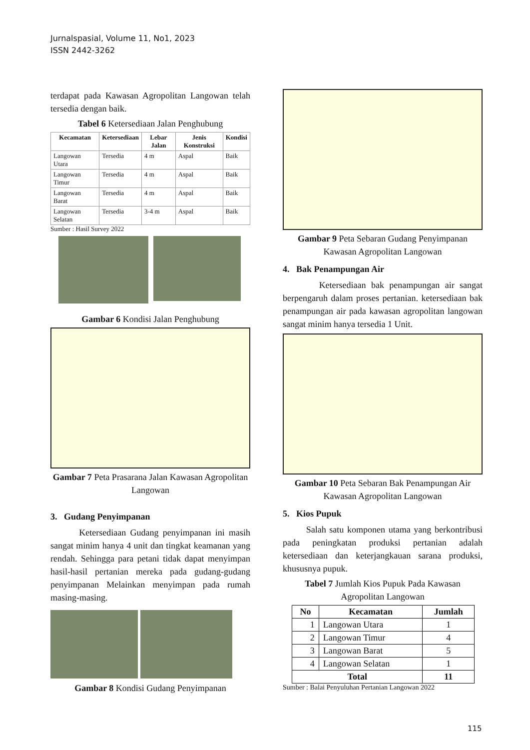Jurnalspasial, Volume 11, No1, 2023
ISSN 2442-3262
terdapat pada Kawasan Agropolitan Langowan telah tersedia dengan baik.
Tabel 6 Ketersediaan Jalan Penghubung
| Kecamatan | Ketersediaan | Lebar Jalan | Jenis Konstruksi | Kondisi |
| --- | --- | --- | --- | --- |
| Langowan Utara | Tersedia | 4 m | Aspal | Baik |
| Langowan Timur | Tersedia | 4 m | Aspal | Baik |
| Langowan Barat | Tersedia | 4 m | Aspal | Baik |
| Langowan Selatan | Tersedia | 3-4 m | Aspal | Baik |
Sumber : Hasil Survey 2022
Gambar 6 Kondisi Jalan Penghubung
Gambar 7 Peta Prasarana Jalan Kawasan Agropolitan Langowan
3. Gudang Penyimpanan
Ketersediaan Gudang penyimpanan ini masih sangat minim hanya 4 unit dan tingkat keamanan yang rendah. Sehingga para petani tidak dapat menyimpan hasil-hasil pertanian mereka pada gudang-gudang penyimpanan Melainkan menyimpan pada rumah masing-masing.
Gambar 8 Kondisi Gudang Penyimpanan
Gambar 9 Peta Sebaran Gudang Penyimpanan Kawasan Agropolitan Langowan
4. Bak Penampungan Air
Ketersediaan bak penampungan air sangat berpengaruh dalam proses pertanian. ketersediaan bak penampungan air pada kawasan agropolitan langowan sangat minim hanya tersedia 1 Unit.
Gambar 10 Peta Sebaran Bak Penampungan Air Kawasan Agropolitan Langowan
5. Kios Pupuk
Salah satu komponen utama yang berkontribusi pada peningkatan produksi pertanian adalah ketersediaan dan keterjangkauan sarana produksi, khususnya pupuk.
Tabel 7 Jumlah Kios Pupuk Pada Kawasan Agropolitan Langowan
| No | Kecamatan | Jumlah |
| --- | --- | --- |
| 1 | Langowan Utara | 1 |
| 2 | Langowan Timur | 4 |
| 3 | Langowan Barat | 5 |
| 4 | Langowan Selatan | 1 |
| Total | | 11 |
Sumber : Balai Penyuluhan Pertanian Langowan 2022
115